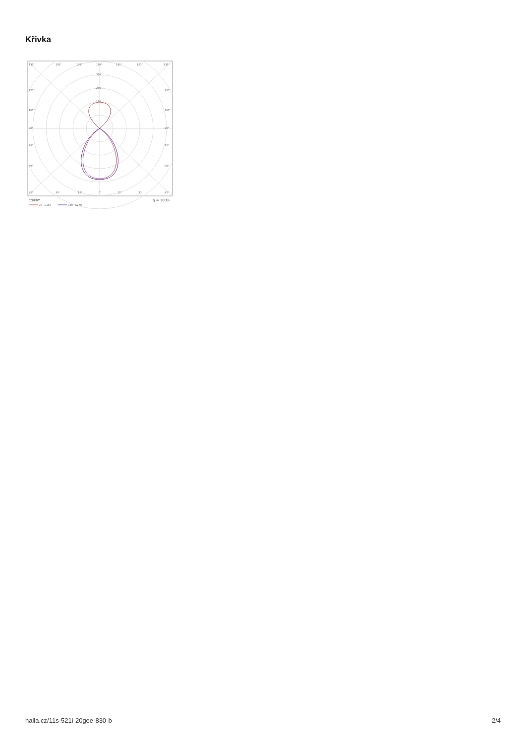Křivka
135°
150°
165°
180°
165°
150°
135°
320
240
160
120°
105°
90°
75°
60°
45°
120°
105°
90°
75°
60°
30°
15°
0°
15°
30°
45°
cd/klm
η = 100%
C0 - C180
C90 - C270
halla.cz/11s-521i-20gee-830-b 2/4